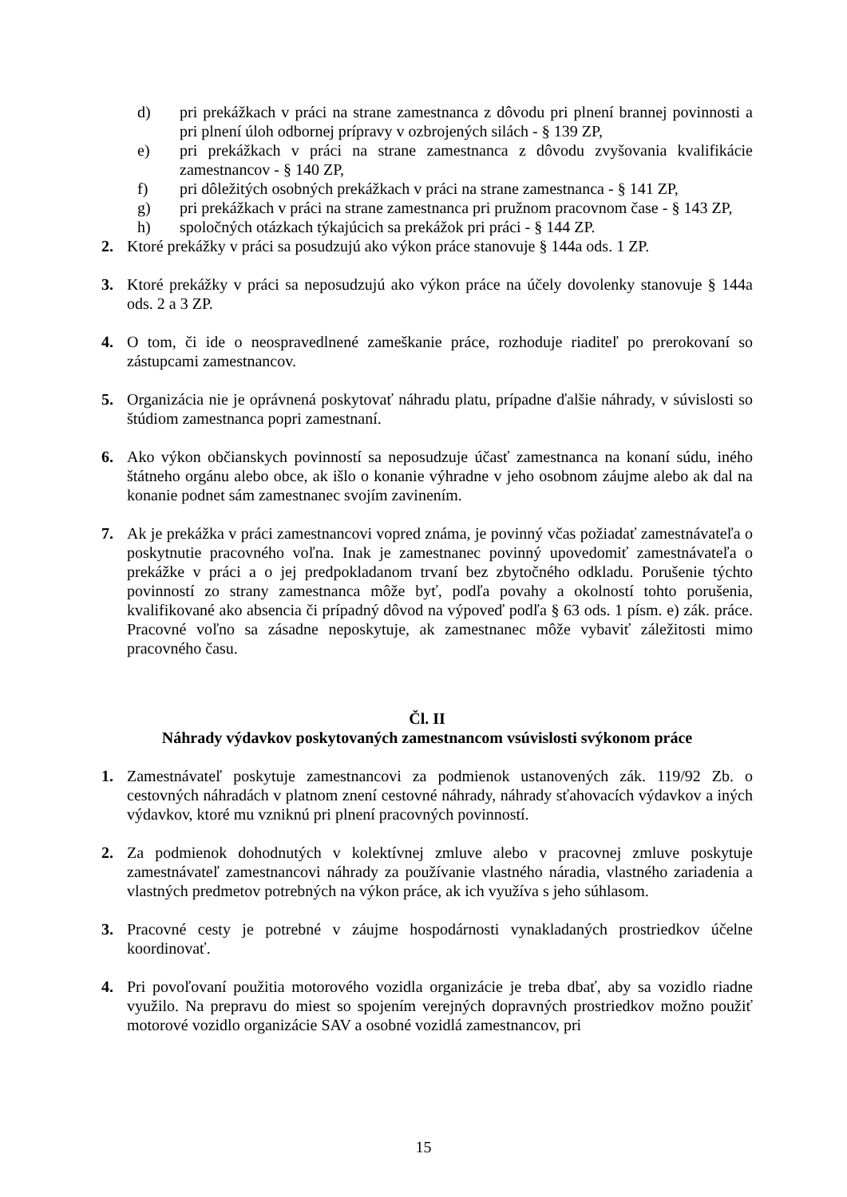d) pri prekážkach v práci na strane zamestnanca z dôvodu pri plnení brannej povinnosti a pri plnení úloh odbornej prípravy v ozbrojených silách - § 139 ZP,
e) pri prekážkach v práci na strane zamestnanca z dôvodu zvyšovania kvalifikácie zamestnancov - § 140 ZP,
f) pri dôležitých osobných prekážkach v práci na strane zamestnanca - § 141 ZP,
g) pri prekážkach v práci na strane zamestnanca pri pružnom pracovnom čase - § 143 ZP,
h) spoločných otázkach týkajúcich sa prekážok pri práci - § 144 ZP.
2. Ktoré prekážky v práci sa posudzujú ako výkon práce stanovuje § 144a ods. 1 ZP.
3. Ktoré prekážky v práci sa neposudzujú ako výkon práce na účely dovolenky stanovuje § 144a ods. 2 a 3 ZP.
4. O tom, či ide o neospravedlnené zameškanie práce, rozhoduje riaditeľ po prerokovaní so zástupcami zamestnancov.
5. Organizácia nie je oprávnená poskytovať náhradu platu, prípadne ďalšie náhrady, v súvislosti so štúdiom zamestnanca popri zamestnaní.
6. Ako výkon občianskych povinností sa neposudzuje účasť zamestnanca na konaní súdu, iného štátneho orgánu alebo obce, ak išlo o konanie výhradne v jeho osobnom záujme alebo ak dal na konanie podnet sám zamestnanec svojím zavinením.
7. Ak je prekážka v práci zamestnancovi vopred známa, je povinný včas požiadať zamestnávateľa o poskytnutie pracovného voľna. Inak je zamestnanec povinný upovedomiť zamestnávateľa o prekážke v práci a o jej predpokladanom trvaní bez zbytočného odkladu. Porušenie týchto povinností zo strany zamestnanca môže byť, podľa povahy a okolností tohto porušenia, kvalifikované ako absencia či prípadný dôvod na výpoveď podľa § 63 ods. 1 písm. e) zák. práce. Pracovné voľno sa zásadne neposkytuje, ak zamestnanec môže vybaviť záležitosti mimo pracovného času.
Čl. II
Náhrady výdavkov poskytovaných zamestnancom vsúvislosti svýkonom práce
1. Zamestnávateľ poskytuje zamestnancovi za podmienok ustanovených zák. 119/92 Zb. o cestovných náhradách v platnom znení cestovné náhrady, náhrady sťahovacích výdavkov a iných výdavkov, ktoré mu vzniknú pri plnení pracovných povinností.
2. Za podmienok dohodnutých v kolektívnej zmluve alebo v pracovnej zmluve poskytuje zamestnávateľ zamestnancovi náhrady za používanie vlastného náradia, vlastného zariadenia a vlastných predmetov potrebných na výkon práce, ak ich využíva s jeho súhlasom.
3. Pracovné cesty je potrebné v záujme hospodárnosti vynakladaných prostriedkov účelne koordinovať.
4. Pri povoľovaní použitia motorového vozidla organizácie je treba dbať, aby sa vozidlo riadne využilo. Na prepravu do miest so spojením verejných dopravných prostriedkov možno použiť motorové vozidlo organizácie SAV a osobné vozidlá zamestnancov, pri
15